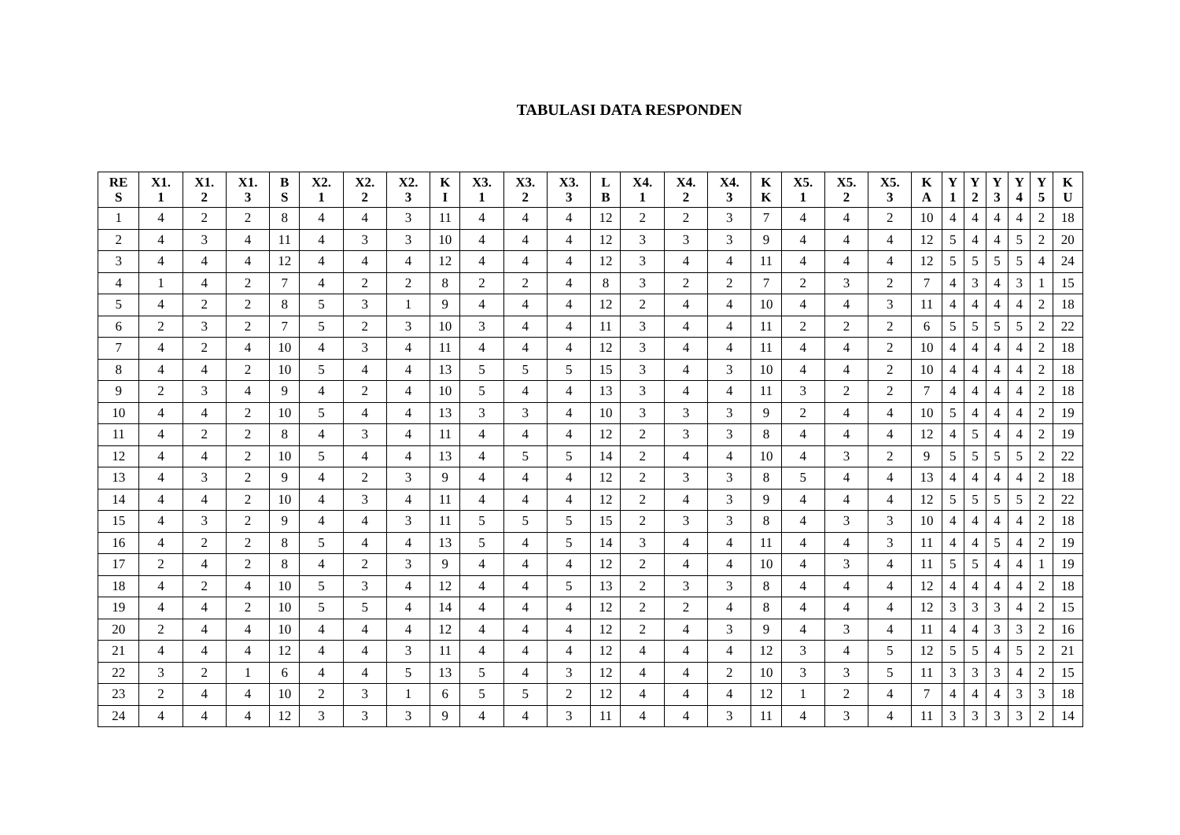TABULASI DATA RESPONDEN
| RE S | X1. 1 | X1. 2 | X1. 3 | B S | X2. 1 | X2. 2 | X2. 3 | K I | X3. 1 | X3. 2 | X3. 3 | L B | X4. 1 | X4. 2 | X4. 3 | K K | X5. 1 | X5. 2 | X5. 3 | K A | Y 1 | Y 2 | Y 3 | Y 4 | Y 5 | K U |
| --- | --- | --- | --- | --- | --- | --- | --- | --- | --- | --- | --- | --- | --- | --- | --- | --- | --- | --- | --- | --- | --- | --- | --- | --- | --- | --- |
| 1 | 4 | 2 | 2 | 8 | 4 | 4 | 3 | 11 | 4 | 4 | 4 | 12 | 2 | 2 | 3 | 7 | 4 | 4 | 2 | 10 | 4 | 4 | 4 | 4 | 2 | 18 |
| 2 | 4 | 3 | 4 | 11 | 4 | 3 | 3 | 10 | 4 | 4 | 4 | 12 | 3 | 3 | 3 | 9 | 4 | 4 | 4 | 12 | 5 | 4 | 4 | 5 | 2 | 20 |
| 3 | 4 | 4 | 4 | 12 | 4 | 4 | 4 | 12 | 4 | 4 | 4 | 12 | 3 | 4 | 4 | 11 | 4 | 4 | 4 | 12 | 5 | 5 | 5 | 5 | 4 | 24 |
| 4 | 1 | 4 | 2 | 7 | 4 | 2 | 2 | 8 | 2 | 2 | 4 | 8 | 3 | 2 | 2 | 7 | 2 | 3 | 2 | 7 | 4 | 3 | 4 | 3 | 1 | 15 |
| 5 | 4 | 2 | 2 | 8 | 5 | 3 | 1 | 9 | 4 | 4 | 4 | 12 | 2 | 4 | 4 | 10 | 4 | 4 | 3 | 11 | 4 | 4 | 4 | 4 | 2 | 18 |
| 6 | 2 | 3 | 2 | 7 | 5 | 2 | 3 | 10 | 3 | 4 | 4 | 11 | 3 | 4 | 4 | 11 | 2 | 2 | 2 | 6 | 5 | 5 | 5 | 5 | 2 | 22 |
| 7 | 4 | 2 | 4 | 10 | 4 | 3 | 4 | 11 | 4 | 4 | 4 | 12 | 3 | 4 | 4 | 11 | 4 | 4 | 2 | 10 | 4 | 4 | 4 | 4 | 2 | 18 |
| 8 | 4 | 4 | 2 | 10 | 5 | 4 | 4 | 13 | 5 | 5 | 5 | 15 | 3 | 4 | 3 | 10 | 4 | 4 | 2 | 10 | 4 | 4 | 4 | 4 | 2 | 18 |
| 9 | 2 | 3 | 4 | 9 | 4 | 2 | 4 | 10 | 5 | 4 | 4 | 13 | 3 | 4 | 4 | 11 | 3 | 2 | 2 | 7 | 4 | 4 | 4 | 4 | 2 | 18 |
| 10 | 4 | 4 | 2 | 10 | 5 | 4 | 4 | 13 | 3 | 3 | 4 | 10 | 3 | 3 | 3 | 9 | 2 | 4 | 4 | 10 | 5 | 4 | 4 | 4 | 2 | 19 |
| 11 | 4 | 2 | 2 | 8 | 4 | 3 | 4 | 11 | 4 | 4 | 4 | 12 | 2 | 3 | 3 | 8 | 4 | 4 | 4 | 12 | 4 | 5 | 4 | 4 | 2 | 19 |
| 12 | 4 | 4 | 2 | 10 | 5 | 4 | 4 | 13 | 4 | 5 | 5 | 14 | 2 | 4 | 4 | 10 | 4 | 3 | 2 | 9 | 5 | 5 | 5 | 5 | 2 | 22 |
| 13 | 4 | 3 | 2 | 9 | 4 | 2 | 3 | 9 | 4 | 4 | 4 | 12 | 2 | 3 | 3 | 8 | 5 | 4 | 4 | 13 | 4 | 4 | 4 | 4 | 2 | 18 |
| 14 | 4 | 4 | 2 | 10 | 4 | 3 | 4 | 11 | 4 | 4 | 4 | 12 | 2 | 4 | 3 | 9 | 4 | 4 | 4 | 12 | 5 | 5 | 5 | 5 | 2 | 22 |
| 15 | 4 | 3 | 2 | 9 | 4 | 4 | 3 | 11 | 5 | 5 | 5 | 15 | 2 | 3 | 3 | 8 | 4 | 3 | 3 | 10 | 4 | 4 | 4 | 4 | 2 | 18 |
| 16 | 4 | 2 | 2 | 8 | 5 | 4 | 4 | 13 | 5 | 4 | 5 | 14 | 3 | 4 | 4 | 11 | 4 | 4 | 3 | 11 | 4 | 4 | 5 | 4 | 2 | 19 |
| 17 | 2 | 4 | 2 | 8 | 4 | 2 | 3 | 9 | 4 | 4 | 4 | 12 | 2 | 4 | 4 | 10 | 4 | 3 | 4 | 11 | 5 | 5 | 4 | 4 | 1 | 19 |
| 18 | 4 | 2 | 4 | 10 | 5 | 3 | 4 | 12 | 4 | 4 | 5 | 13 | 2 | 3 | 3 | 8 | 4 | 4 | 4 | 12 | 4 | 4 | 4 | 4 | 2 | 18 |
| 19 | 4 | 4 | 2 | 10 | 5 | 5 | 4 | 14 | 4 | 4 | 4 | 12 | 2 | 2 | 4 | 8 | 4 | 4 | 4 | 12 | 3 | 3 | 3 | 4 | 2 | 15 |
| 20 | 2 | 4 | 4 | 10 | 4 | 4 | 4 | 12 | 4 | 4 | 4 | 12 | 2 | 4 | 3 | 9 | 4 | 3 | 4 | 11 | 4 | 4 | 3 | 3 | 2 | 16 |
| 21 | 4 | 4 | 4 | 12 | 4 | 4 | 3 | 11 | 4 | 4 | 4 | 12 | 4 | 4 | 4 | 12 | 3 | 4 | 5 | 12 | 5 | 5 | 4 | 5 | 2 | 21 |
| 22 | 3 | 2 | 1 | 6 | 4 | 4 | 5 | 13 | 5 | 4 | 3 | 12 | 4 | 4 | 2 | 10 | 3 | 3 | 5 | 11 | 3 | 3 | 3 | 4 | 2 | 15 |
| 23 | 2 | 4 | 4 | 10 | 2 | 3 | 1 | 6 | 5 | 5 | 2 | 12 | 4 | 4 | 4 | 12 | 1 | 2 | 4 | 7 | 4 | 4 | 4 | 3 | 3 | 18 |
| 24 | 4 | 4 | 4 | 12 | 3 | 3 | 3 | 9 | 4 | 4 | 3 | 11 | 4 | 4 | 3 | 11 | 4 | 3 | 4 | 11 | 3 | 3 | 3 | 3 | 2 | 14 |